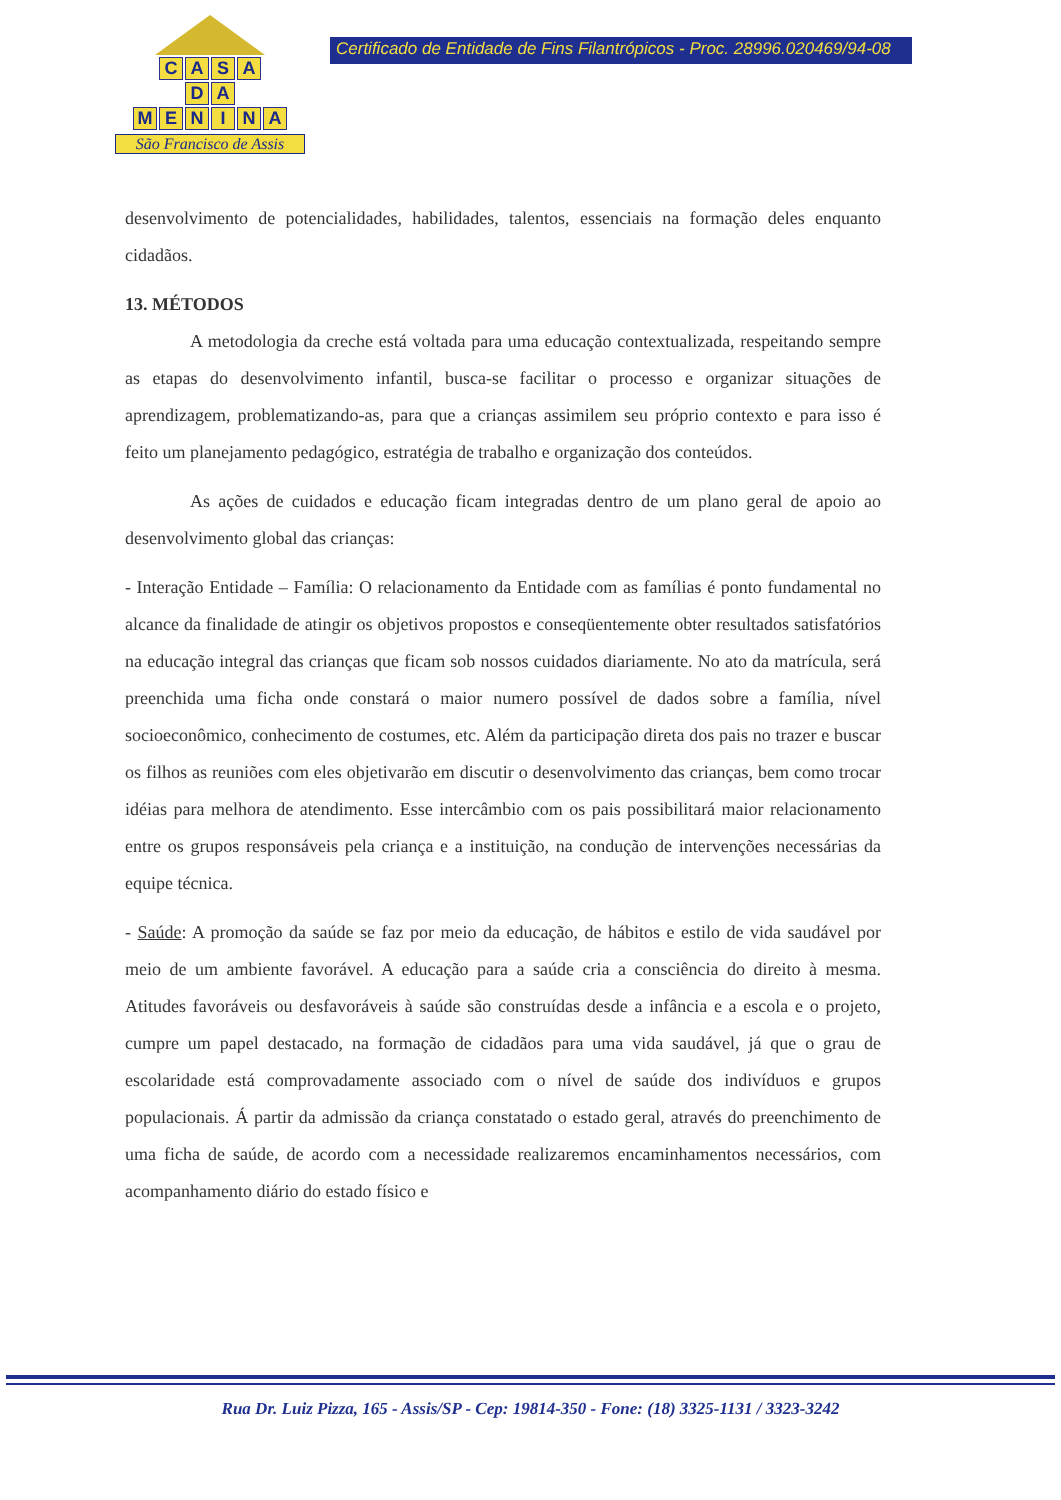CASA
DA
MENINA
São Francisco de Assis
Certificado de Entidade de Fins Filantrópicos - Proc. 28996.020469/94-08
desenvolvimento de potencialidades, habilidades, talentos, essenciais na formação deles enquanto cidadãos.
13. MÉTODOS
A metodologia da creche está voltada para uma educação contextualizada, respeitando sempre as etapas do desenvolvimento infantil, busca-se facilitar o processo e organizar situações de aprendizagem, problematizando-as, para que a crianças assimilem seu próprio contexto e para isso é feito um planejamento pedagógico, estratégia de trabalho e organização dos conteúdos.
As ações de cuidados e educação ficam integradas dentro de um plano geral de apoio ao desenvolvimento global das crianças:
- Interação Entidade – Família: O relacionamento da Entidade com as famílias é ponto fundamental no alcance da finalidade de atingir os objetivos propostos e conseqüentemente obter resultados satisfatórios na educação integral das crianças que ficam sob nossos cuidados diariamente. No ato da matrícula, será preenchida uma ficha onde constará o maior numero possível de dados sobre a família, nível socioeconômico, conhecimento de costumes, etc. Além da participação direta dos pais no trazer e buscar os filhos as reuniões com eles objetivarão em discutir o desenvolvimento das crianças, bem como trocar idéias para melhora de atendimento. Esse intercâmbio com os pais possibilitará maior relacionamento entre os grupos responsáveis pela criança e a instituição, na condução de intervenções necessárias da equipe técnica.
- Saúde: A promoção da saúde se faz por meio da educação, de hábitos e estilo de vida saudável por meio de um ambiente favorável. A educação para a saúde cria a consciência do direito à mesma. Atitudes favoráveis ou desfavoráveis à saúde são construídas desde a infância e a escola e o projeto, cumpre um papel destacado, na formação de cidadãos para uma vida saudável, já que o grau de escolaridade está comprovadamente associado com o nível de saúde dos indivíduos e grupos populacionais. Á partir da admissão da criança constatado o estado geral, através do preenchimento de uma ficha de saúde, de acordo com a necessidade realizaremos encaminhamentos necessários, com acompanhamento diário do estado físico e
Rua Dr. Luiz Pizza, 165 - Assis/SP - Cep: 19814-350 - Fone: (18) 3325-1131 / 3323-3242